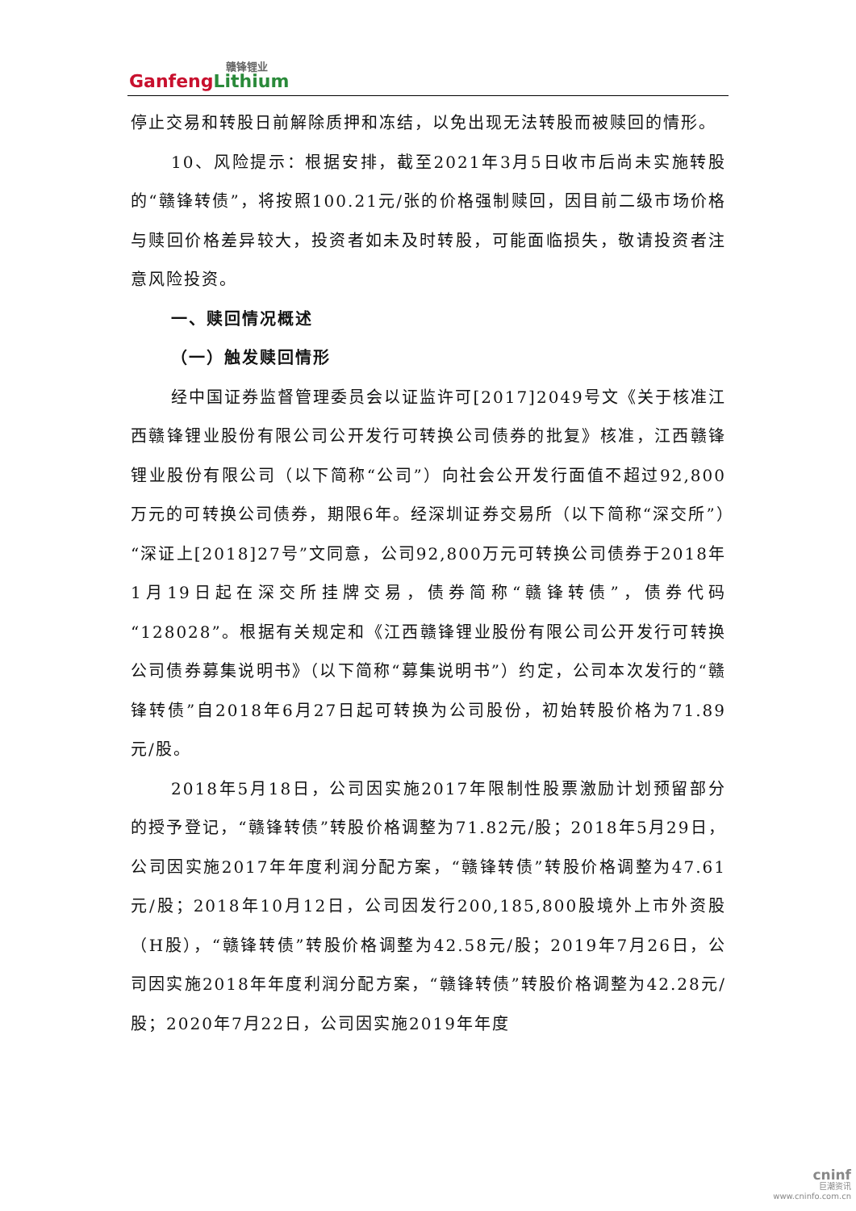赣锋锂业
GanfengLithium
停止交易和转股日前解除质押和冻结，以免出现无法转股而被赎回的情形。
10、风险提示：根据安排，截至2021年3月5日收市后尚未实施转股的“赣锋转债”，将按照100.21元/张的价格强制赎回，因目前二级市场价格与赎回价格差异较大，投资者如未及时转股，可能面临损失，敬请投资者注意风险投资。
一、赎回情况概述
（一）触发赎回情形
经中国证券监督管理委员会以证监许可[2017]2049号文《关于核准江西赣锋锂业股份有限公司公开发行可转换公司债券的批复》核准，江西赣锋锂业股份有限公司（以下简称“公司”）向社会公开发行面值不超过92,800万元的可转换公司债券，期限6年。经深圳证券交易所（以下简称“深交所”）“深证上[2018]27号”文同意，公司92,800万元可转换公司债券于2018年1月19日起在深交所挂牌交易，债券简称“赣锋转债”，债券代码“128028”。根据有关规定和《江西赣锋锂业股份有限公司公开发行可转换公司债券募集说明书》（以下简称“募集说明书”）约定，公司本次发行的“赣锋转债”自2018年6月27日起可转换为公司股份，初始转股价格为71.89元/股。
2018年5月18日，公司因实施2017年限制性股票激励计划预留部分的授予登记，“赣锋转债”转股价格调整为71.82元/股；2018年5月29日，公司因实施2017年年度利润分配方案，“赣锋转债”转股价格调整为47.61元/股；2018年10月12日，公司因发行200,185,800股境外上市外资股（H股），“赣锋转债”转股价格调整为42.58元/股；2019年7月26日，公司因实施2018年年度利润分配方案，“赣锋转债”转股价格调整为42.28元/股；2020年7月22日，公司因实施2019年年度
cninf
巨潮资讯
www.cninfo.com.cn